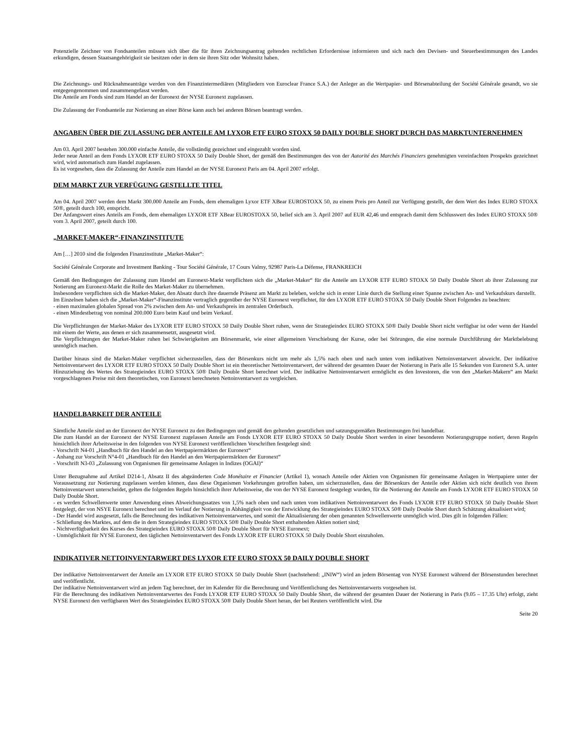Potenzielle Zeichner von Fondsanteilen müssen sich über die für ihren Zeichnungsantrag geltenden rechtlichen Erfordernisse informieren und sich nach den Devisen- und Steuerbestimmungen des Landes erkundigen, dessen Staatsangehörigkeit sie besitzen oder in dem sie ihren Sitz oder Wohnsitz haben.
Die Zeichnungs- und Rücknahmeanträge werden von den Finanzintermediären (Mitgliedern von Euroclear France S.A.) der Anleger an die Wertpapier- und Börsenabteilung der Société Générale gesandt, wo sie entgegengenommen und zusammengefasst werden.
Die Anteile am Fonds sind zum Handel an der Euronext der NYSE Euronext zugelassen.
Die Zulassung der Fondsanteile zur Notierung an einer Börse kann auch bei anderen Börsen beantragt werden.
ANGABEN ÜBER DIE ZULASSUNG DER ANTEILE AM LYXOR ETF EURO STOXX 50 DAILY DOUBLE SHORT DURCH DAS MARKTUNTERNEHMEN
Am 03. April 2007 bestehen 300.000 einfache Anteile, die vollständig gezeichnet und eingezahlt worden sind.
Jeder neue Anteil an dem Fonds LYXOR ETF EURO STOXX 50 Daily Double Short, der gemäß den Bestimmungen des von der Autorité des Marchés Financiers genehmigten vereinfachten Prospekts gezeichnet wird, wird automatisch zum Handel zugelassen.
Es ist vorgesehen, dass die Zulassung der Anteile zum Handel an der NYSE Euronext Paris am 04. April 2007 erfolgt.
DEM MARKT ZUR VERFÜGUNG GESTELLTE TITEL
Am 04. April 2007 werden dem Markt 300.000 Anteile am Fonds, dem ehemaligen Lyxor ETF XBear EUROSTOXX 50, zu einem Preis pro Anteil zur Verfügung gestellt, der dem Wert des Index EURO STOXX 50®, geteilt durch 100, entspricht.
Der Anfangswert eines Anteils am Fonds, dem ehemaligen LYXOR ETF XBear EUROSTOXX 50, belief sich am 3. April 2007 auf EUR 42,46 und entsprach damit dem Schlusswert des Index EURO STOXX 50® vom 3. April 2007, geteilt durch 100.
„MARKET-MAKER“-FINANZINSTITUTE
Am […] 2010 sind die folgenden Finanzinstitute „Market-Maker“:
Société Générale Corporate and Investment Banking - Tour Société Générale, 17 Cours Valmy, 92987 Paris-La Défense, FRANKREICH
Gemäß den Bedingungen der Zulassung zum Handel am Euronext-Markt verpflichten sich die „Market-Maker“ für die Anteile am LYXOR ETF EURO STOXX 50 Daily Double Short ab ihrer Zulassung zur Notierung am Euronext-Markt die Rolle des Market-Maker zu übernehmen.
Insbesondere verpflichten sich die Market-Maker, den Absatz durch ihre dauernde Präsenz am Markt zu beleben, welche sich in erster Linie durch die Stellung einer Spanne zwischen An- und Verkaufskurs darstellt.
Im Einzelnen haben sich die „Market-Maker“-Finanzinstitute vertraglich gegenüber der NYSE Euronext verpflichtet, für den LYXOR ETF EURO STOXX 50 Daily Double Short Folgendes zu beachten:
- einen maximalen globalen Spread von 2% zwischen dem An- und Verkaufspreis im zentralen Orderbuch.
- einen Mindestbetrag von nominal 200.000 Euro beim Kauf und beim Verkauf.
Die Verpflichtungen der Market-Maker des LYXOR ETF EURO STOXX 50 Daily Double Short ruhen, wenn der Strategieindex EURO STOXX 50® Daily Double Short nicht verfügbar ist oder wenn der Handel mit einem der Werte, aus denen er sich zusammensetzt, ausgesetzt wird.
Die Verpflichtungen der Market-Maker ruhen bei Schwierigkeiten am Börsenmarkt, wie einer allgemeinen Verschiebung der Kurse, oder bei Störungen, die eine normale Durchführung der Marktbelebung unmöglich machen.
Darüber hinaus sind die Market-Maker verpflichtet sicherzustellen, dass der Börsenkurs nicht um mehr als 1,5% nach oben und nach unten vom indikativen Nettoinventarwert abweicht. Der indikative Nettoinventarwert des LYXOR ETF EURO STOXX 50 Daily Double Short ist ein theoretischer Nettoinventarwert, der während der gesamten Dauer der Notierung in Paris alle 15 Sekunden von Euronext S.A. unter Hinzuziehung des Wertes des Strategieindex EURO STOXX 50® Daily Double Short berechnet wird. Der indikative Nettoinventarwert ermöglicht es den Investoren, die von den „Market-Makern“ am Markt vorgeschlagenen Preise mit dem theoretischen, von Euronext berechneten Nettoinventarwert zu vergleichen.
HANDELBARKEIT DER ANTEILE
Sämtliche Anteile sind an der Euronext der NYSE Euronext zu den Bedingungen und gemäß den geltenden gesetzlichen und satzungsgemäßen Bestimmungen frei handelbar.
Die zum Handel an der Euronext der NYSE Euronext zugelassen Anteile am Fonds LYXOR ETF EURO STOXX 50 Daily Double Short werden in einer besonderen Notierungsgruppe notiert, deren Regeln hinsichtlich ihrer Arbeitsweise in den folgenden von NYSE Euronext veröffentlichten Vorschriften festgelegt sind:
- Vorschrift N4-01 „Handbuch für den Handel an den Wertpapiermärkten der Euronext“
- Anhang zur Vorschrift N°4-01 „Handbuch für den Handel an den Wertpapiermärkten der Euronext“
- Vorschrift N3-03 „Zulassung von Organismen für gemeinsame Anlagen in Indizes (OGAI)“
Unter Bezugnahme auf Artikel D214-1, Absatz II des abgeänderten Code Monétaire et Financier (Artikel 1), wonach Anteile oder Aktien von Organismen für gemeinsame Anlagen in Wertpapiere unter der Voraussetzung zur Notierung zugelassen werden können, dass diese Organismen Vorkehrungen getroffen haben, um sicherzustellen, dass der Börsenkurs der Anteile oder Aktien sich nicht deutlich von ihrem Nettoinventarwert unterscheidet, gelten die folgenden Regeln hinsichtlich ihrer Arbeitsweise, die von der NYSE Euronext festgelegt wurden, für die Notierung der Anteile am Fonds LYXOR ETF EURO STOXX 50 Daily Double Short.
- es werden Schwellenwerte unter Anwendung eines Abweichungssatzes von 1,5% nach oben und nach unten vom indikativen Nettoinventarwert des Fonds LYXOR ETF EURO STOXX 50 Daily Double Short festgelegt, der von NSYE Euronext berechnet und im Verlauf der Notierung in Abhängigkeit von der Entwicklung des Strategieindex EURO STOXX 50® Daily Double Short durch Schätzung aktualisiert wird;
- Der Handel wird ausgesetzt, falls die Berechnung des indikativen Nettoinventarwertes, und somit die Aktualisierung der oben genannten Schwellenwerte unmöglich wird. Dies gilt in folgenden Fällen:
- Schließung des Marktes, auf dem die in dem Strategieindex EURO STOXX 50® Daily Double Short enthaltenden Aktien notiert sind;
- Nichtverfügbarkeit des Kurses des Strategieindex EURO STOXX 50® Daily Double Short für NYSE Euronext;
- Unmöglichkeit für NYSE Euronext, den täglichen Nettoinventarwert des Fonds LYXOR ETF EURO STOXX 50 Daily Double Short einzuholen.
INDIKATIVER NETTOINVENTARWERT DES LYXOR ETF EURO STOXX 50 DAILY DOUBLE SHORT
Der indikative Nettoinventarwert der Anteile am LYXOR ETF EURO STOXX 50 Daily Double Short (nachstehend: „INIW“) wird an jedem Börsentag von NYSE Euronext während der Börsenstunden berechnet und veröffentlicht.
Der indikative Nettoinventarwert wird an jedem Tag berechnet, der im Kalender für die Berechnung und Veröffentlichung des Nettoinventarwerts vorgesehen ist.
Für die Berechnung des indikativen Nettoinventarwertes des Fonds LYXOR ETF EURO STOXX 50 Daily Double Short, die während der gesamten Dauer der Notierung in Paris (9.05 – 17.35 Uhr) erfolgt, zieht NYSE Euronext den verfügbaren Wert des Strategieindex EURO STOXX 50® Daily Double Short heran, der bei Reuters veröffentlicht wird. Die
Seite 20